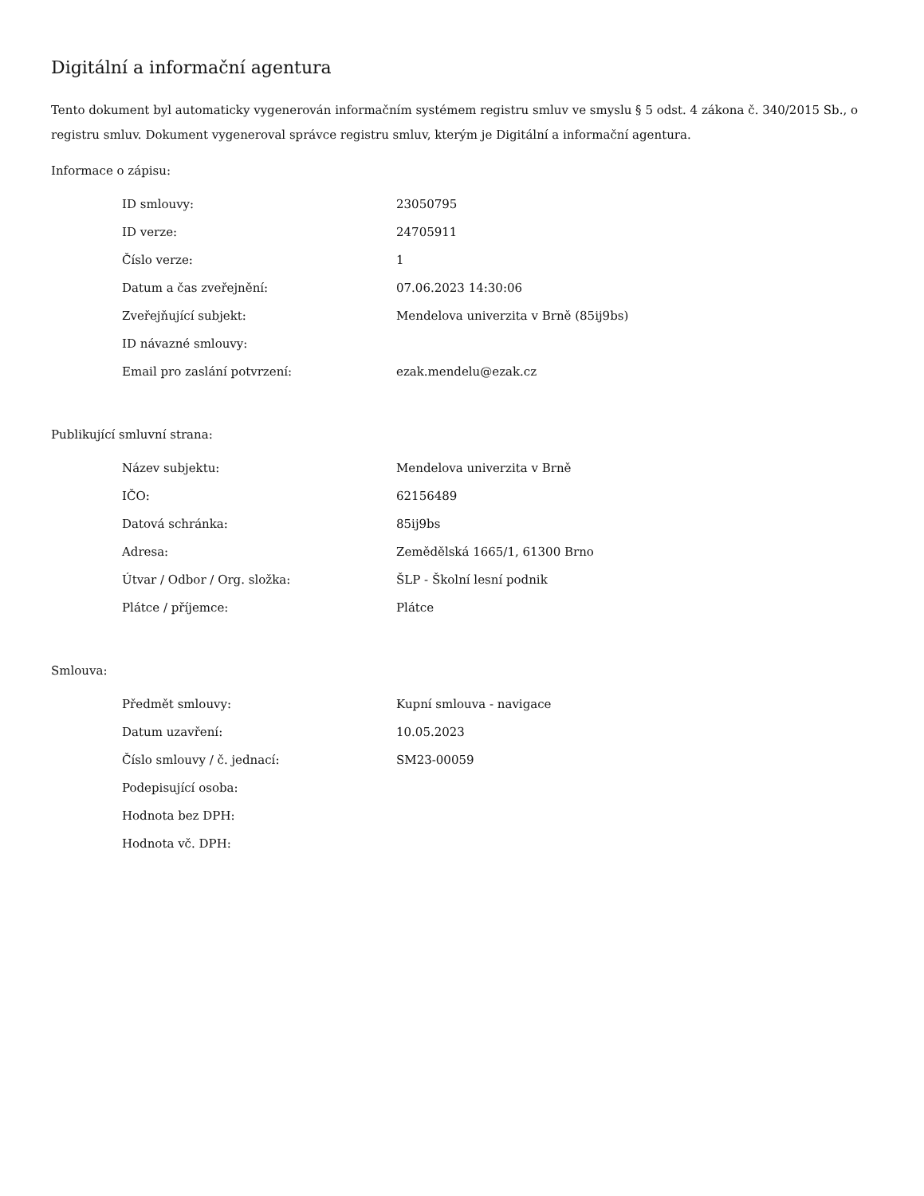Digitální a informační agentura
Tento dokument byl automaticky vygenerován informačním systémem registru smluv ve smyslu § 5 odst. 4 zákona č. 340/2015 Sb., o registru smluv. Dokument vygeneroval správce registru smluv, kterým je Digitální a informační agentura.
Informace o zápisu:
| ID smlouvy: | 23050795 |
| ID verze: | 24705911 |
| Číslo verze: | 1 |
| Datum a čas zveřejnění: | 07.06.2023 14:30:06 |
| Zveřejňující subjekt: | Mendelova univerzita v Brně (85ij9bs) |
| ID návazné smlouvy: | |
| Email pro zaslání potvrzení: | ezak.mendelu@ezak.cz |
Publikující smluvní strana:
| Název subjektu: | Mendelova univerzita v Brně |
| IČO: | 62156489 |
| Datová schránka: | 85ij9bs |
| Adresa: | Zemědělská 1665/1, 61300 Brno |
| Útvar / Odbor / Org. složka: | ŠLP - Školní lesní podnik |
| Plátce / příjemce: | Plátce |
Smlouva:
| Předmět smlouvy: | Kupní smlouva - navigace |
| Datum uzavření: | 10.05.2023 |
| Číslo smlouvy / č. jednací: | SM23-00059 |
| Podepisující osoba: | |
| Hodnota bez DPH: | |
| Hodnota vč. DPH: | |